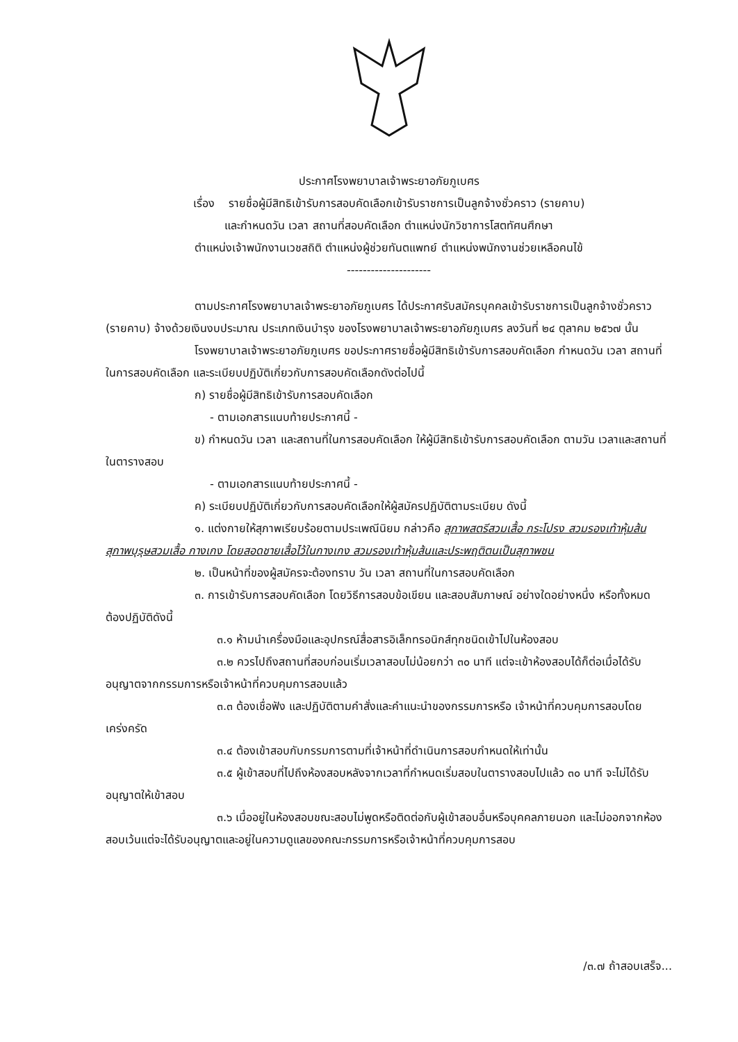ประกาศโรงพยาบาลเจ้าพระยาอภัยภูเบศร
เรื่อง รายชื่อผู้มีสิทธิเข้ารับการสอบคัดเลือกเข้ารับราชการเป็นลูกจ้างชั่วคราว (รายคาบ)
และกำหนดวัน เวลา สถานที่สอบคัดเลือก ตำแหน่งนักวิชาการโสตทัศนศึกษา
ตำแหน่งเจ้าพนักงานเวชสถิติ ตำแหน่งผู้ช่วยทันตแพทย์ ตำแหน่งพนักงานช่วยเหลือคนไข้
---------------------
ตามประกาศโรงพยาบาลเจ้าพระยาอภัยภูเบศร ได้ประกาศรับสมัครบุคคลเข้ารับราชการเป็นลูกจ้างชั่วคราว (รายคาบ) จ้างด้วยเงินงบประมาณ ประเภทเงินบำรุง ของโรงพยาบาลเจ้าพระยาอภัยภูเบศร ลงวันที่ ๒๔ ตุลาคม ๒๕๖๗ นั้น
โรงพยาบาลเจ้าพระยาอภัยภูเบศร ขอประกาศรายชื่อผู้มีสิทธิเข้ารับการสอบคัดเลือก กำหนดวัน เวลา สถานที่ในการสอบคัดเลือก และระเบียบปฏิบัติเกี่ยวกับการสอบคัดเลือกดังต่อไปนี้
ก) รายชื่อผู้มีสิทธิเข้ารับการสอบคัดเลือก
- ตามเอกสารแนบท้ายประกาศนี้ -
ข) กำหนดวัน เวลา และสถานที่ในการสอบคัดเลือก ให้ผู้มีสิทธิเข้ารับการสอบคัดเลือก ตามวัน เวลาและสถานที่ในตารางสอบ
- ตามเอกสารแนบท้ายประกาศนี้ -
ค) ระเบียบปฏิบัติเกี่ยวกับการสอบคัดเลือกให้ผู้สมัครปฏิบัติตามระเบียบ ดังนี้
๑. แต่งกายให้สุภาพเรียบร้อยตามประเพณีนิยม กล่าวคือ สุภาพสตรีสวมเสื้อ กระโปรง สวมรองเท้าหุ้มส้น สุภาพบุรุษสวมเสื้อ กางเกง โดยสอดชายเสื้อไว้ในกางเกง สวมรองเท้าหุ้มส้นและประพฤติตนเป็นสุภาพชน
๒. เป็นหน้าที่ของผู้สมัครจะต้องทราบ วัน เวลา สถานที่ในการสอบคัดเลือก
๓. การเข้ารับการสอบคัดเลือก โดยวิธีการสอบข้อเขียน และสอบสัมภาษณ์ อย่างใดอย่างหนึ่ง หรือทั้งหมด ต้องปฏิบัติดังนี้
๓.๑ ห้ามนำเครื่องมือและอุปกรณ์สื่อสารอิเล็กทรอนิกส์ทุกชนิดเข้าไปในห้องสอบ
๓.๒ ควรไปถึงสถานที่สอบก่อนเริ่มเวลาสอบไม่น้อยกว่า ๓๐ นาที แต่จะเข้าห้องสอบได้ก็ต่อเมื่อได้รับอนุญาตจากกรรมการหรือเจ้าหน้าที่ควบคุมการสอบแล้ว
๓.๓ ต้องเชื่อฟัง และปฏิบัติตามคำสั่งและคำแนะนำของกรรมการหรือ เจ้าหน้าที่ควบคุมการสอบโดยเคร่งครัด
๓.๔ ต้องเข้าสอบกับกรรมการตามที่เจ้าหน้าที่ดำเนินการสอบกำหนดให้เท่านั้น
๓.๕ ผู้เข้าสอบที่ไปถึงห้องสอบหลังจากเวลาที่กำหนดเริ่มสอบในตารางสอบไปแล้ว ๓๐ นาที จะไม่ได้รับอนุญาตให้เข้าสอบ
๓.๖ เมื่ออยู่ในห้องสอบขณะสอบไม่พูดหรือติดต่อกับผู้เข้าสอบอื่นหรือบุคคลภายนอก และไม่ออกจากห้องสอบเว้นแต่จะได้รับอนุญาตและอยู่ในความดูแลของคณะกรรมการหรือเจ้าหน้าที่ควบคุมการสอบ
/๓.๗ ถ้าสอบเสร็จ...